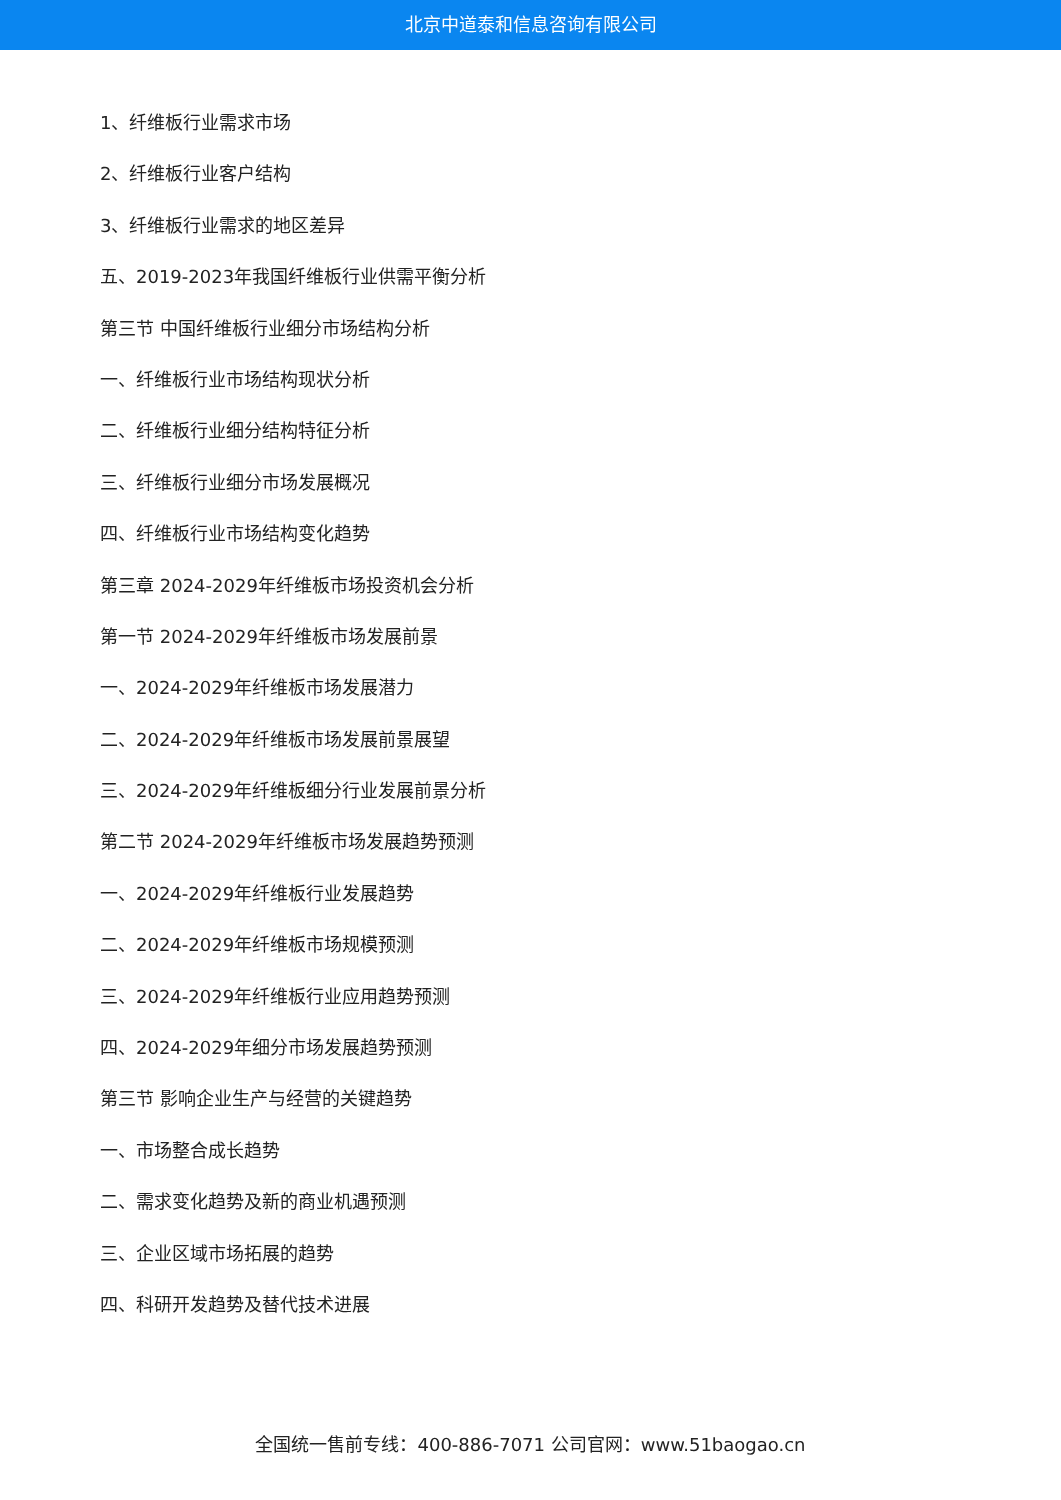北京中道泰和信息咨询有限公司
1、纤维板行业需求市场
2、纤维板行业客户结构
3、纤维板行业需求的地区差异
五、2019-2023年我国纤维板行业供需平衡分析
第三节 中国纤维板行业细分市场结构分析
一、纤维板行业市场结构现状分析
二、纤维板行业细分结构特征分析
三、纤维板行业细分市场发展概况
四、纤维板行业市场结构变化趋势
第三章 2024-2029年纤维板市场投资机会分析
第一节 2024-2029年纤维板市场发展前景
一、2024-2029年纤维板市场发展潜力
二、2024-2029年纤维板市场发展前景展望
三、2024-2029年纤维板细分行业发展前景分析
第二节 2024-2029年纤维板市场发展趋势预测
一、2024-2029年纤维板行业发展趋势
二、2024-2029年纤维板市场规模预测
三、2024-2029年纤维板行业应用趋势预测
四、2024-2029年细分市场发展趋势预测
第三节 影响企业生产与经营的关键趋势
一、市场整合成长趋势
二、需求变化趋势及新的商业机遇预测
三、企业区域市场拓展的趋势
四、科研开发趋势及替代技术进展
全国统一售前专线：400-886-7071 公司官网：www.51baogao.cn